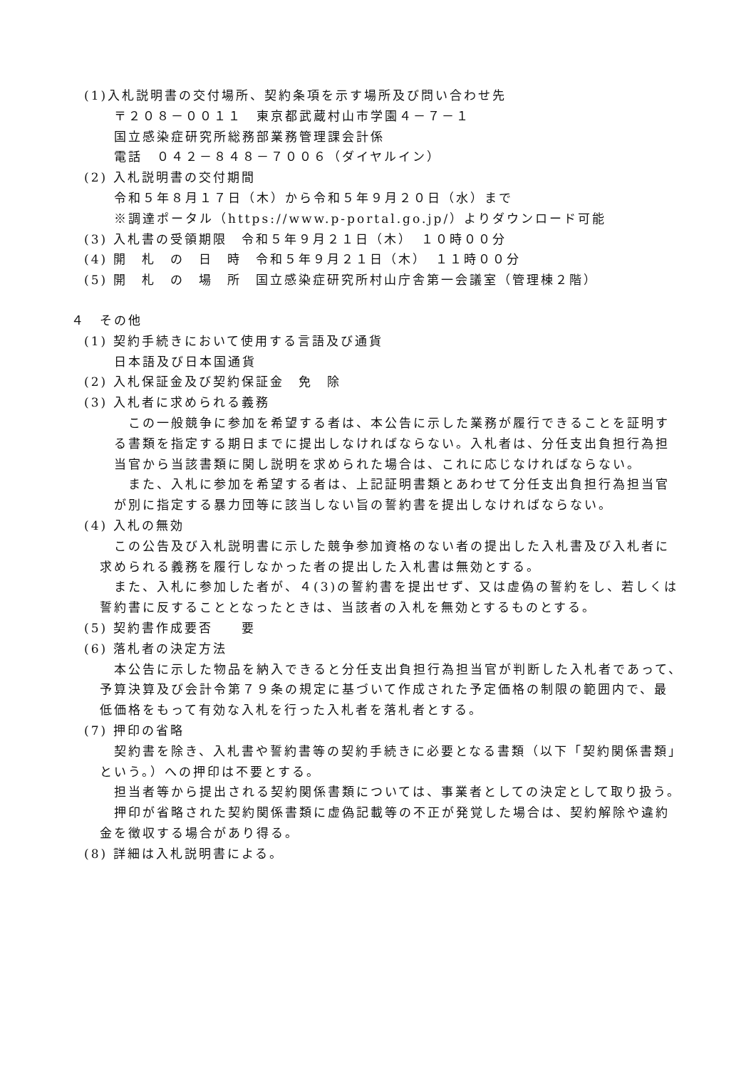(1)入札説明書の交付場所、契約条項を示す場所及び問い合わせ先
〒２０８－００１１　東京都武蔵村山市学園４－７－１
国立感染症研究所総務部業務管理課会計係
電話　０４２－８４８－７００６（ダイヤルイン）
(2) 入札説明書の交付期間
令和５年８月１７日（木）から令和５年９月２０日（水）まで
※調達ポータル（https://www.p-portal.go.jp/）よりダウンロード可能
(3) 入札書の受領期限　令和５年９月２１日（木）　１０時００分
(4) 開　札　の　日　時　令和５年９月２１日（木）　１１時００分
(5) 開　札　の　場　所　国立感染症研究所村山庁舎第一会議室（管理棟２階）
４　その他
(1) 契約手続きにおいて使用する言語及び通貨
日本語及び日本国通貨
(2) 入札保証金及び契約保証金　免　除
(3) 入札者に求められる義務
　この一般競争に参加を希望する者は、本公告に示した業務が履行できることを証明す
る書類を指定する期日までに提出しなければならない。入札者は、分任支出負担行為担
当官から当該書類に関し説明を求められた場合は、これに応じなければならない。
　また、入札に参加を希望する者は、上記証明書類とあわせて分任支出負担行為担当官
が別に指定する暴力団等に該当しない旨の誓約書を提出しなければならない。
(4) 入札の無効
この公告及び入札説明書に示した競争参加資格のない者の提出した入札書及び入札者に
求められる義務を履行しなかった者の提出した入札書は無効とする。
また、入札に参加した者が、４(3)の誓約書を提出せず、又は虚偽の誓約をし、若しくは
誓約書に反することとなったときは、当該者の入札を無効とするものとする。
(5) 契約書作成要否　　要
(6) 落札者の決定方法
本公告に示した物品を納入できると分任支出負担行為担当官が判断した入札者であって、
予算決算及び会計令第７９条の規定に基づいて作成された予定価格の制限の範囲内で、最
低価格をもって有効な入札を行った入札者を落札者とする。
(7) 押印の省略
契約書を除き、入札書や誓約書等の契約手続きに必要となる書類（以下「契約関係書類」
という。）への押印は不要とする。
担当者等から提出される契約関係書類については、事業者としての決定として取り扱う。
押印が省略された契約関係書類に虚偽記載等の不正が発覚した場合は、契約解除や違約
金を徴収する場合があり得る。
(8) 詳細は入札説明書による。